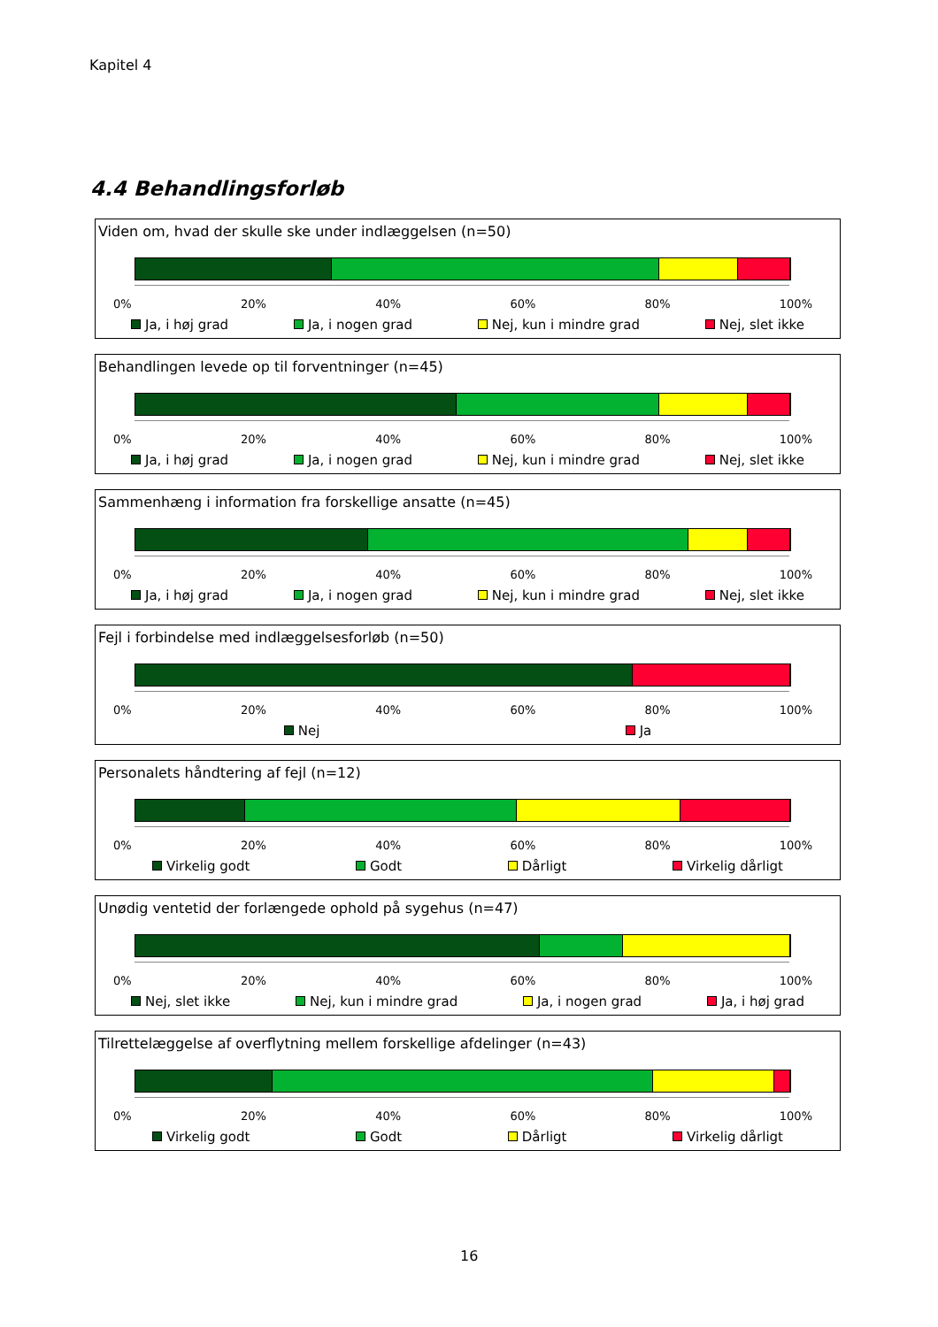Kapitel 4
4.4 Behandlingsforløb
Viden om, hvad der skulle ske under indlæggelsen (n=50)
0% 20% 40% 60% 80% 100%
Ja, i høj grad Ja, i nogen grad Nej, kun i mindre grad Nej, slet ikke
Behandlingen levede op til forventninger (n=45)
0% 20% 40% 60% 80% 100%
Ja, i høj grad Ja, i nogen grad Nej, kun i mindre grad Nej, slet ikke
Sammenhæng i information fra forskellige ansatte (n=45)
0% 20% 40% 60% 80% 100%
Ja, i høj grad Ja, i nogen grad Nej, kun i mindre grad Nej, slet ikke
Fejl i forbindelse med indlæggelsesforløb (n=50)
0% 20% 40% 60% 80% 100%
Nej Ja
Personalets håndtering af fejl (n=12)
0% 20% 40% 60% 80% 100%
Virkelig godt Godt Dårligt Virkelig dårligt
Unødig ventetid der forlængede ophold på sygehus (n=47)
0% 20% 40% 60% 80% 100%
Nej, slet ikke Nej, kun i mindre grad Ja, i nogen grad Ja, i høj grad
Tilrettelæggelse af overflytning mellem forskellige afdelinger (n=43)
0% 20% 40% 60% 80% 100%
Virkelig godt Godt Dårligt Virkelig dårligt
16